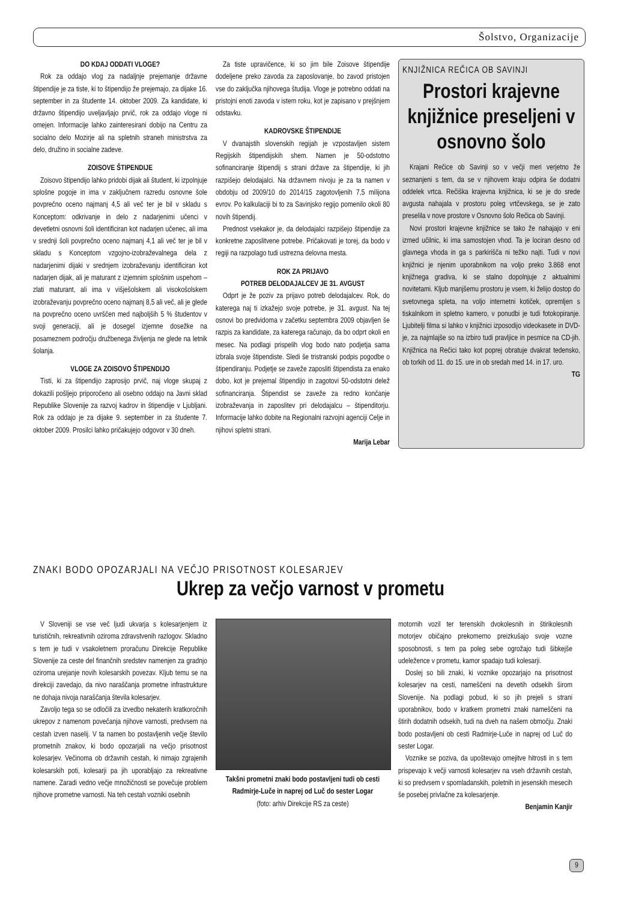Šolstvo, Organizacije
DO KDAJ ODDATI VLOGE?
Rok za oddajo vlog za nadaljnje prejemanje državne štipendije je za tiste, ki to štipendijo že prejemajo, za dijake 16. september in za študente 14. oktober 2009. Za kandidate, ki državno štipendijo uveljavljajo prvič, rok za oddajo vloge ni omejen. Informacije lahko zainteresirani dobijo na Centru za socialno delo Mozirje ali na spletnih straneh ministrstva za delo, družino in socialne zadeve.
ZOISOVE ŠTIPENDIJE
Zoisovo štipendijo lahko pridobi dijak ali študent, ki izpolnjuje splošne pogoje in ima v zaključnem razredu osnovne šole povprečno oceno najmanj 4,5 ali več ter je bil v skladu s Konceptom: odkrivanje in delo z nadarjenimi učenci v devetletni osnovni šoli identificiran kot nadarjen učenec, ali ima v srednji šoli povprečno oceno najmanj 4,1 ali več ter je bil v skladu s Konceptom vzgojno-izobraževalnega dela z nadarjenimi dijaki v srednjem izobraževanju identificiran kot nadarjen dijak, ali je maturant z izjemnim splošnim uspehom – zlati maturant, ali ima v višješolskem ali visokošolskem izobraževanju povprečno oceno najmanj 8,5 ali več, ali je glede na povprečno oceno uvrščen med najboljših 5 % študentov v svoji generaciji, ali je dosegel izjemne dosežke na posameznem področju družbenega življenja ne glede na letnik šolanja.
VLOGE ZA ZOISOVO ŠTIPENDIJO
Tisti, ki za štipendijo zaprosijo prvič, naj vloge skupaj z dokazili pošljejo priporočeno ali osebno oddajo na Javni sklad Republike Slovenije za razvoj kadrov in štipendije v Ljubljani. Rok za oddajo je za dijake 9. september in za študente 7. oktober 2009. Prosilci lahko pričakujejo odgovor v 30 dneh.
Za tiste upravičence, ki so jim bile Zoisove štipendije dodeljene preko zavoda za zaposlovanje, bo zavod pristojen vse do zaključka njihovega študija. Vloge je potrebno oddati na pristojni enoti zavoda v istem roku, kot je zapisano v prejšnjem odstavku.
KADROVSKE ŠTIPENDIJE
V dvanajstih slovenskih regijah je vzpostavljen sistem Regijskih štipendijskih shem. Namen je 50-odstotno sofinanciranje štipendij s strani države za štipendije, ki jih razpišejo delodajalci. Na državnem nivoju je za ta namen v obdobju od 2009/10 do 2014/15 zagotovljenih 7,5 milijona evrov. Po kalkulaciji bi to za Savinjsko regijo pomenilo okoli 80 novih štipendij.
Prednost vsekakor je, da delodajalci razpišejo štipendije za konkretne zaposlitvene potrebe. Pričakovati je torej, da bodo v regiji na razpolago tudi ustrezna delovna mesta.
ROK ZA PRIJAVO
POTREB DELODAJALCEV JE 31. AVGUST
Odprt je že poziv za prijavo potreb delodajalcev. Rok, do katerega naj ti izkažejo svoje potrebe, je 31. avgust. Na tej osnovi bo predvidoma v začetku septembra 2009 objavljen še razpis za kandidate, za katerega računajo, da bo odprt okoli en mesec. Na podlagi prispelih vlog bodo nato podjetja sama izbrala svoje štipendiste. Sledi še tristranski podpis pogodbe o štipendiranju. Podjetje se zaveže zaposliti štipendista za enako dobo, kot je prejemal štipendijo in zagotovi 50-odstotni delež sofinanciranja. Štipendist se zaveže za redno končanje izobraževanja in zaposlitev pri delodajalcu – štipenditorju. Informacije lahko dobite na Regionalni razvojni agenciji Celje in njihovi spletni strani.
Marija Lebar
KNJIŽNICA REČICA OB SAVINJI
Prostori krajevne knjižnice preseljeni v osnovno šolo
Krajani Rečice ob Savinji so v večji meri verjetno že seznanjeni s tem, da se v njihovem kraju odpira še dodatni oddelek vrtca. Rečiška krajevna knjižnica, ki se je do srede avgusta nahajala v prostoru poleg vrtčevskega, se je zato preselila v nove prostore v Osnovno šolo Rečica ob Savinji.
Novi prostori krajevne knjižnice se tako že nahajajo v eni izmed učilnic, ki ima samostojen vhod. Ta je lociran desno od glavnega vhoda in ga s parkirišča ni težko najti. Tudi v novi knjižnici je njenim uporabnikom na voljo preko 3.868 enot knjižnega gradiva, ki se stalno dopolnjuje z aktualnimi novitetami. Kljub manjšemu prostoru je vsem, ki želijo dostop do svetovnega spleta, na voljo internetni kotiček, opremljen s tiskalnikom in spletno kamero, v ponudbi je tudi fotokopiranje. Ljubitelji filma si lahko v knjižnici izposodijo videokasete in DVD-je, za najmlajše so na izbiro tudi pravljice in pesmice na CD-jih. Knjižnica na Rečici tako kot poprej obratuje dvakrat tedensko, ob torkih od 11. do 15. ure in ob sredah med 14. in 17. uro.
TG
ZNAKI BODO OPOZARJALI NA VEČJO PRISOTNOST KOLESARJEV
Ukrep za večjo varnost v prometu
V Sloveniji se vse več ljudi ukvarja s kolesarjenjem iz turističnih, rekreativnih oziroma zdravstvenih razlogov. Skladno s tem je tudi v vsakoletnem proračunu Direkcije Republike Slovenije za ceste del finančnih sredstev namenjen za gradnjo oziroma urejanje novih kolesarskih povezav. Kljub temu se na direkciji zavedajo, da nivo naraščanja prometne infrastrukture ne dohaja nivoja naraščanja števila kolesarjev.
Zavoljo tega so se odločili za izvedbo nekaterih kratkoročnih ukrepov z namenom povečanja njihove varnosti, predvsem na cestah izven naselij. V ta namen bo postavljenih večje število prometnih znakov, ki bodo opozarjali na večjo prisotnost kolesarjev. Večinoma ob državnih cestah, ki nimajo zgrajenih kolesarskih poti, kolesarji pa jih uporabljajo za rekreativne namene. Zaradi vedno večje množičnosti se povečuje problem njihove prometne varnosti. Na teh cestah vozniki osebnih
Takšni prometni znaki bodo postavljeni tudi ob cesti Radmirje-Luče in naprej od Luč do sester Logar
(foto: arhiv Direkcije RS za ceste)
motornih vozil ter terenskih dvokolesnih in štirikolesnih motorjev običajno prekomerno preizkušajo svoje vozne sposobnosti, s tem pa poleg sebe ogrožajo tudi šibkejše udeležence v prometu, kamor spadajo tudi kolesarji.
Doslej so bili znaki, ki voznike opozarjajo na prisotnost kolesarjev na cesti, nameščeni na devetih odsekih širom Slovenije. Na podlagi pobud, ki so jih prejeli s strani uporabnikov, bodo v kratkem prometni znaki nameščeni na štirih dodatnih odsekih, tudi na dveh na našem območju. Znaki bodo postavljeni ob cesti Radmirje-Luče in naprej od Luč do sester Logar.
Voznike se poziva, da upoštevajo omejitve hitrosti in s tem prispevajo k večji varnosti kolesarjev na vseh državnih cestah, ki so predvsem v spomladanskih, poletnih in jesenskih mesecih še posebej privlačne za kolesarjenje.
Benjamin Kanjir
9